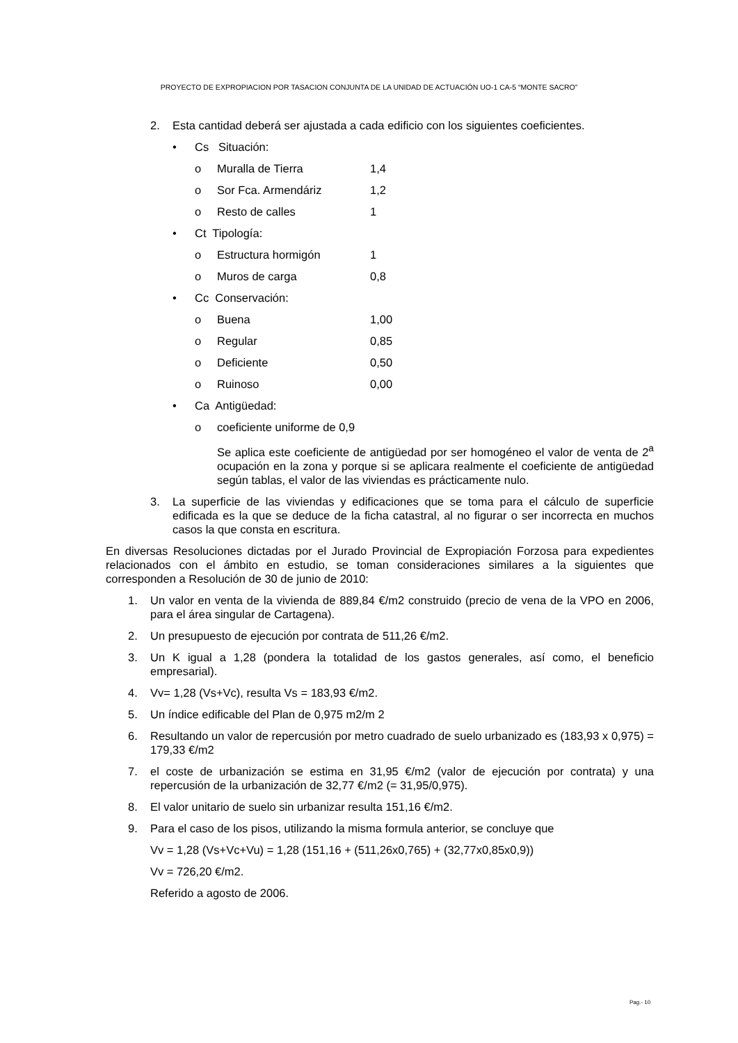PROYECTO DE EXPROPIACION POR TASACION CONJUNTA DE LA UNIDAD DE ACTUACIÓN UO-1 CA-5 “MONTE SACRO”
2. Esta cantidad deberá ser ajustada a cada edificio con los siguientes coeficientes.
• Cs Situación:
o Muralla de Tierra 1,4
o Sor Fca. Armendáriz 1,2
o Resto de calles 1
• Ct Tipología:
o Estructura hormigón 1
o Muros de carga 0,8
• Cc Conservación:
o Buena 1,00
o Regular 0,85
o Deficiente 0,50
o Ruinoso 0,00
• Ca Antigüedad:
o coeficiente uniforme de 0,9
Se aplica este coeficiente de antigüedad por ser homogéneo el valor de venta de 2<sup>a</sup> ocupación en la zona y porque si se aplicara realmente el coeficiente de antigüedad según tablas, el valor de las viviendas es prácticamente nulo.
3. La superficie de las viviendas y edificaciones que se toma para el cálculo de superficie edificada es la que se deduce de la ficha catastral, al no figurar o ser incorrecta en muchos casos la que consta en escritura.
En diversas Resoluciones dictadas por el Jurado Provincial de Expropiación Forzosa para expedientes relacionados con el ámbito en estudio, se toman consideraciones similares a la siguientes que corresponden a Resolución de 30 de junio de 2010:
1. Un valor en venta de la vivienda de 889,84 €/m2 construido (precio de vena de la VPO en 2006, para el área singular de Cartagena).
2. Un presupuesto de ejecución por contrata de 511,26 €/m2.
3. Un K igual a 1,28 (pondera la totalidad de los gastos generales, así como, el beneficio empresarial).
4. Vv= 1,28 (Vs+Vc), resulta Vs = 183,93 €/m2.
5. Un índice edificable del Plan de 0,975 m2/m 2
6. Resultando un valor de repercusión por metro cuadrado de suelo urbanizado es (183,93 x 0,975) = 179,33 €/m2
7. el coste de urbanización se estima en 31,95 €/m2 (valor de ejecución por contrata) y una repercusión de la urbanización de 32,77 €/m2 (= 31,95/0,975).
8. El valor unitario de suelo sin urbanizar resulta 151,16 €/m2.
9. Para el caso de los pisos, utilizando la misma formula anterior, se concluye que
Vv = 1,28 (Vs+Vc+Vu) = 1,28 (151,16 + (511,26x0,765) + (32,77x0,85x0,9))
Vv = 726,20 €/m2.
Referido a agosto de 2006.
Pag.- 10